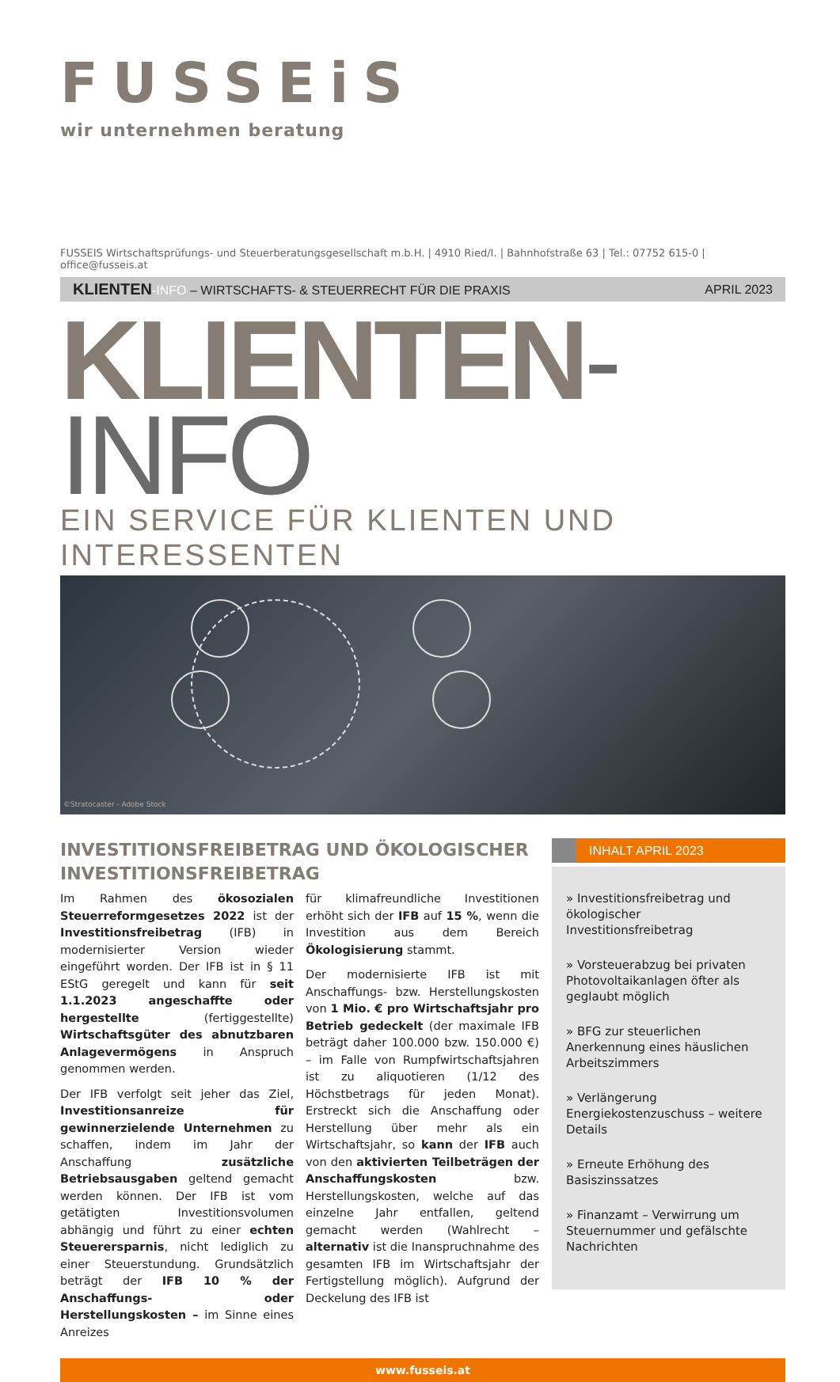FUSSEiS
wir unternehmen beratung
FUSSEIS Wirtschaftsprüfungs- und Steuerberatungsgesellschaft m.b.H. | 4910 Ried/I. | Bahnhofstraße 63 | Tel.: 07752 615-0 | office@fusseis.at
KLIENTEN-INFO – WIRTSCHAFTS- & STEUERRECHT FÜR DIE PRAXIS APRIL 2023
KLIENTEN-INFO
EIN SERVICE FÜR KLIENTEN UND INTERESSENTEN
©Stratocaster - Adobe Stock
INVESTITIONSFREIBETRAG UND ÖKOLOGISCHER INVESTITIONSFREIBETRAG
Im Rahmen des ökosozialen Steuerreformgesetzes 2022 ist der Investitionsfreibetrag (IFB) in modernisierter Version wieder eingeführt worden. Der IFB ist in § 11 EStG geregelt und kann für seit 1.1.2023 angeschaffte oder hergestellte (fertiggestellte) Wirtschaftsgüter des abnutzbaren Anlagevermögens in Anspruch genommen werden.
Der IFB verfolgt seit jeher das Ziel, Investitionsanreize für gewinnerzielende Unternehmen zu schaffen, indem im Jahr der Anschaffung zusätzliche Betriebsausgaben geltend gemacht werden können. Der IFB ist vom getätigten Investitionsvolumen abhängig und führt zu einer echten Steuerersparnis, nicht lediglich zu einer Steuerstundung. Grundsätzlich beträgt der IFB 10 % der Anschaffungs- oder Herstellungskosten – im Sinne eines Anreizes
für klimafreundliche Investitionen erhöht sich der IFB auf 15 %, wenn die Investition aus dem Bereich Ökologisierung stammt.
Der modernisierte IFB ist mit Anschaffungs- bzw. Herstellungskosten von 1 Mio. € pro Wirtschaftsjahr pro Betrieb gedeckelt (der maximale IFB beträgt daher 100.000 bzw. 150.000 €) – im Falle von Rumpfwirtschaftsjahren ist zu aliquotieren (1/12 des Höchstbetrags für jeden Monat). Erstreckt sich die Anschaffung oder Herstellung über mehr als ein Wirtschaftsjahr, so kann der IFB auch von den aktivierten Teilbeträgen der Anschaffungskosten bzw. Herstellungskosten, welche auf das einzelne Jahr entfallen, geltend gemacht werden (Wahlrecht – alternativ ist die Inanspruchnahme des gesamten IFB im Wirtschaftsjahr der Fertigstellung möglich). Aufgrund der Deckelung des IFB ist
INHALT APRIL 2023
» Investitionsfreibetrag und ökologischer Investitionsfreibetrag
» Vorsteuerabzug bei privaten Photovoltaikanlagen öfter als geglaubt möglich
» BFG zur steuerlichen Anerkennung eines häuslichen Arbeitszimmers
» Verlängerung Energiekostenzuschuss – weitere Details
» Erneute Erhöhung des Basiszinssatzes
» Finanzamt – Verwirrung um Steuernummer und gefälschte Nachrichten
www.fusseis.at